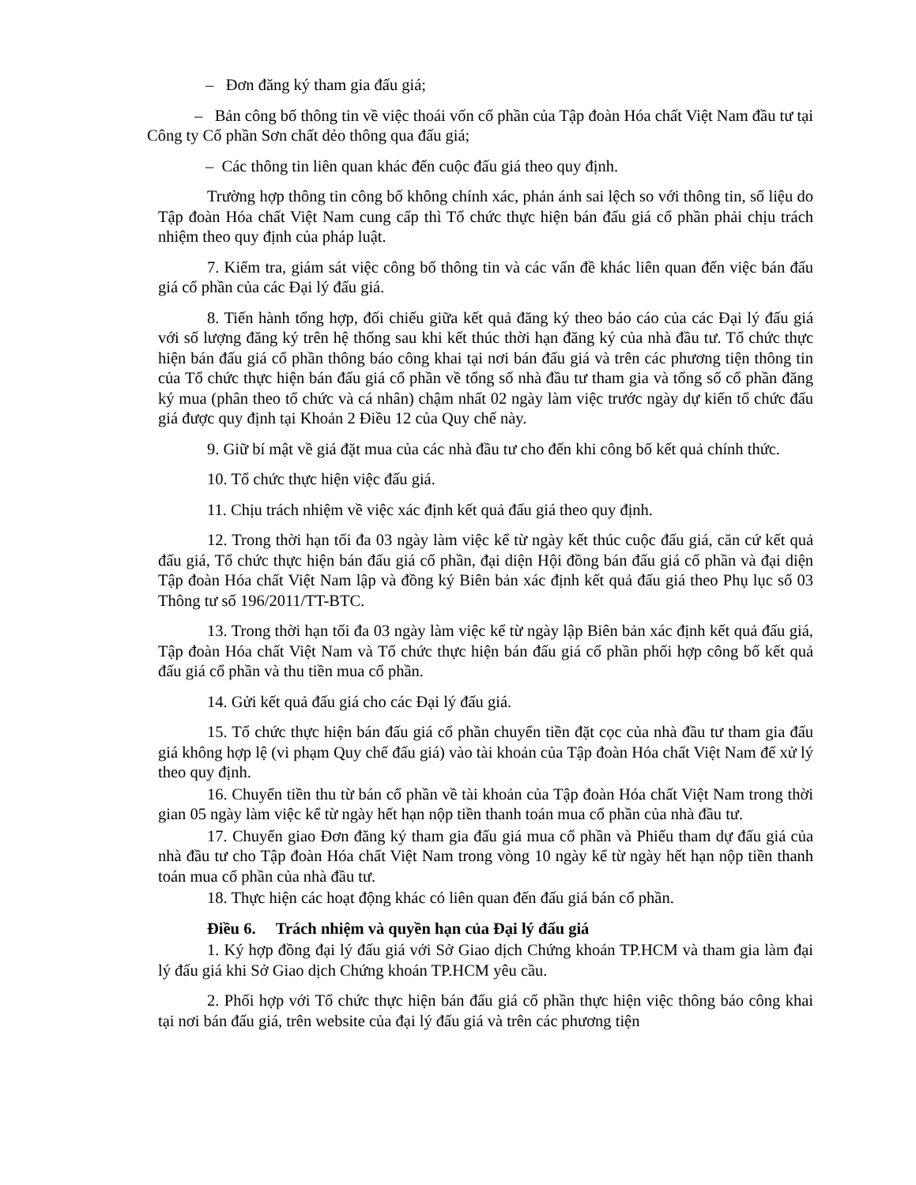– Đơn đăng ký tham gia đấu giá;
– Bản công bố thông tin về việc thoái vốn cổ phần của Tập đoàn Hóa chất Việt Nam đầu tư tại Công ty Cổ phần Sơn chất dẻo thông qua đấu giá;
– Các thông tin liên quan khác đến cuộc đấu giá theo quy định.
Trường hợp thông tin công bố không chính xác, phản ánh sai lệch so với thông tin, số liệu do Tập đoàn Hóa chất Việt Nam cung cấp thì Tổ chức thực hiện bán đấu giá cổ phần phải chịu trách nhiệm theo quy định của pháp luật.
7. Kiểm tra, giám sát việc công bố thông tin và các vấn đề khác liên quan đến việc bán đấu giá cổ phần của các Đại lý đấu giá.
8. Tiến hành tổng hợp, đối chiếu giữa kết quả đăng ký theo báo cáo của các Đại lý đấu giá với số lượng đăng ký trên hệ thống sau khi kết thúc thời hạn đăng ký của nhà đầu tư. Tổ chức thực hiện bán đấu giá cổ phần thông báo công khai tại nơi bán đấu giá và trên các phương tiện thông tin của Tổ chức thực hiện bán đấu giá cổ phần về tổng số nhà đầu tư tham gia và tổng số cổ phần đăng ký mua (phân theo tổ chức và cá nhân) chậm nhất 02 ngày làm việc trước ngày dự kiến tổ chức đấu giá được quy định tại Khoản 2 Điều 12 của Quy chế này.
9. Giữ bí mật về giá đặt mua của các nhà đầu tư cho đến khi công bố kết quả chính thức.
10. Tổ chức thực hiện việc đấu giá.
11. Chịu trách nhiệm về việc xác định kết quả đấu giá theo quy định.
12. Trong thời hạn tối đa 03 ngày làm việc kể từ ngày kết thúc cuộc đấu giá, căn cứ kết quả đấu giá, Tổ chức thực hiện bán đấu giá cổ phần, đại diện Hội đồng bán đấu giá cổ phần và đại diện Tập đoàn Hóa chất Việt Nam lập và đồng ký Biên bản xác định kết quả đấu giá theo Phụ lục số 03 Thông tư số 196/2011/TT-BTC.
13. Trong thời hạn tối đa 03 ngày làm việc kể từ ngày lập Biên bản xác định kết quả đấu giá, Tập đoàn Hóa chất Việt Nam và Tổ chức thực hiện bán đấu giá cổ phần phối hợp công bố kết quả đấu giá cổ phần và thu tiền mua cổ phần.
14. Gửi kết quả đấu giá cho các Đại lý đấu giá.
15. Tổ chức thực hiện bán đấu giá cổ phần chuyển tiền đặt cọc của nhà đầu tư tham gia đấu giá không hợp lệ (vi phạm Quy chế đấu giá) vào tài khoản của Tập đoàn Hóa chất Việt Nam để xử lý theo quy định.
16. Chuyển tiền thu từ bán cổ phần về tài khoản của Tập đoàn Hóa chất Việt Nam trong thời gian 05 ngày làm việc kể từ ngày hết hạn nộp tiền thanh toán mua cổ phần của nhà đầu tư.
17. Chuyển giao Đơn đăng ký tham gia đấu giá mua cổ phần và Phiếu tham dự đấu giá của nhà đầu tư cho Tập đoàn Hóa chất Việt Nam trong vòng 10 ngày kể từ ngày hết hạn nộp tiền thanh toán mua cổ phần của nhà đầu tư.
18. Thực hiện các hoạt động khác có liên quan đến đấu giá bán cổ phần.
Điều 6. Trách nhiệm và quyền hạn của Đại lý đấu giá
1. Ký hợp đồng đại lý đấu giá với Sở Giao dịch Chứng khoán TP.HCM và tham gia làm đại lý đấu giá khi Sở Giao dịch Chứng khoán TP.HCM yêu cầu.
2. Phối hợp với Tổ chức thực hiện bán đấu giá cổ phần thực hiện việc thông báo công khai tại nơi bán đấu giá, trên website của đại lý đấu giá và trên các phương tiện